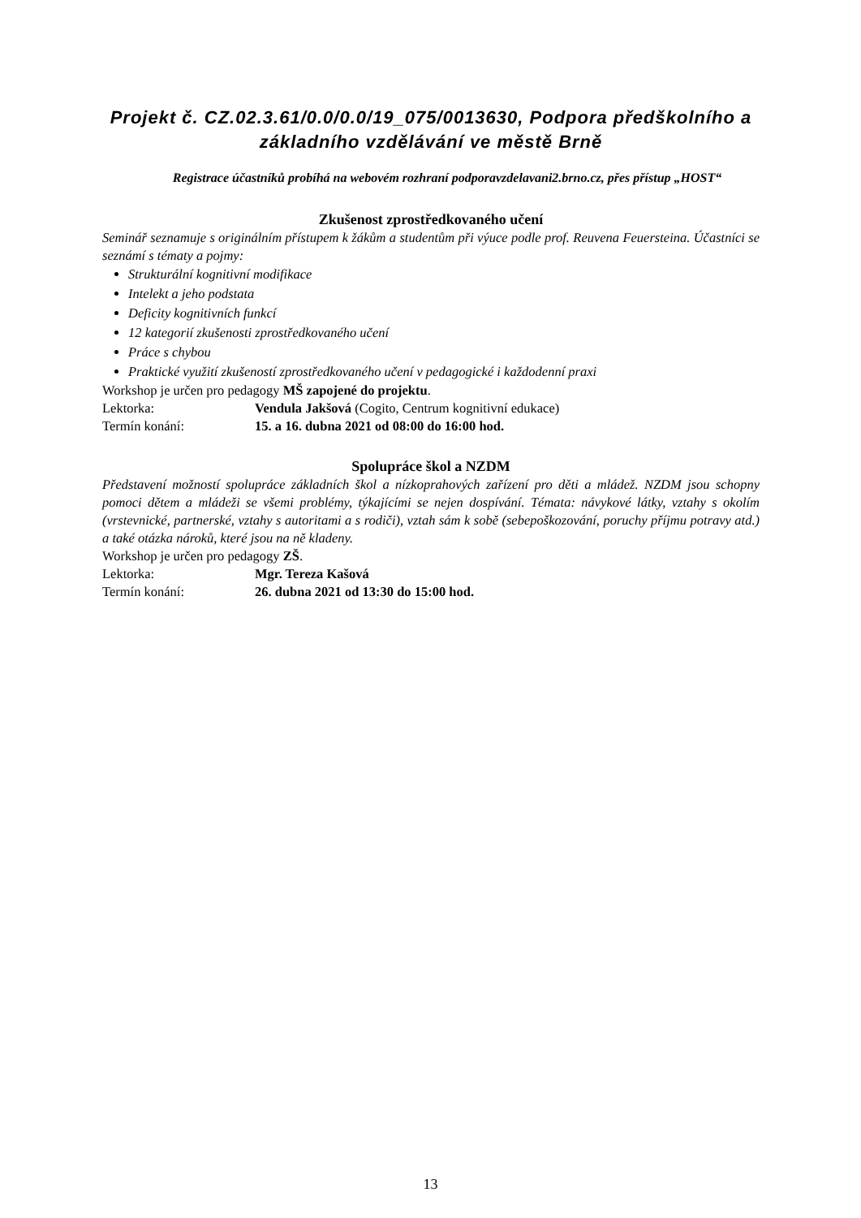Projekt č. CZ.02.3.61/0.0/0.0/19_075/0013630, Podpora předškolního a základního vzdělávání ve městě Brně
Registrace účastníků probíhá na webovém rozhraní podporavzdelavani2.brno.cz, přes přístup „HOST“
Zkušenost zprostředkovaného učení
Seminář seznamuje s originálním přístupem k žákům a studentům při výuce podle prof. Reuvena Feuersteina. Účastníci se seznámí s tématy a pojmy:
Strukturální kognitivní modifikace
Intelekt a jeho podstata
Deficity kognitivních funkcí
12 kategorií zkušenosti zprostředkovaného učení
Práce s chybou
Praktické využití zkušeností zprostředkovaného učení v pedagogické i každodenní praxi
Workshop je určen pro pedagogy MŠ zapojené do projektu.
Lektorka: Vendula Jakšová (Cogito, Centrum kognitivní edukace)
Termín konání: 15. a 16. dubna 2021 od 08:00 do 16:00 hod.
Spolupráce škol a NZDM
Představení možností spolupráce základních škol a nízkoprahových zařízení pro děti a mládež. NZDM jsou schopny pomoci dětem a mládeži se všemi problémy, týkajícími se nejen dospívání. Témata: návykové látky, vztahy s okolím (vrstevnické, partnerské, vztahy s autoritami a s rodiči), vztah sám k sobě (sebepoškozování, poruchy příjmu potravy atd.) a také otázka nároků, které jsou na ně kladeny.
Workshop je určen pro pedagogy ZŠ.
Lektorka: Mgr. Tereza Kašová
Termín konání: 26. dubna 2021 od 13:30 do 15:00 hod.
13